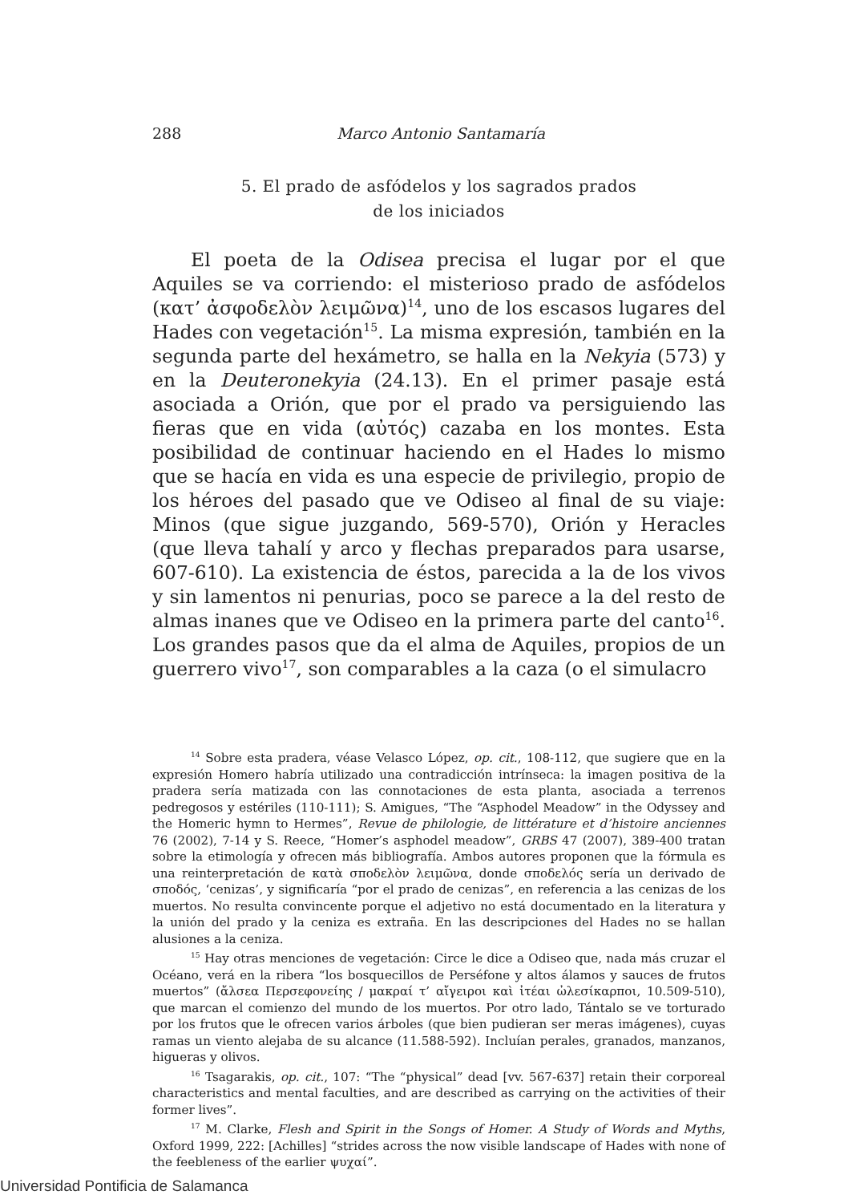288 Marco Antonio Santamaría
5. El prado de asfódelos y los sagrados prados
de los iniciados
El poeta de la Odisea precisa el lugar por el que Aquiles se va corriendo: el misterioso prado de asfódelos (κατ’ ἀσφοδελὸν λειμῶνα)<sup>14</sup>, uno de los escasos lugares del Hades con vegetación<sup>15</sup>. La misma expresión, también en la segunda parte del hexámetro, se halla en la Nekyia (573) y en la Deuteronekyia (24.13). En el primer pasaje está asociada a Orión, que por el prado va persiguiendo las fieras que en vida (αὐτός) cazaba en los montes. Esta posibilidad de continuar haciendo en el Hades lo mismo que se hacía en vida es una especie de privilegio, propio de los héroes del pasado que ve Odiseo al final de su viaje: Minos (que sigue juzgando, 569-570), Orión y Heracles (que lleva tahalí y arco y flechas preparados para usarse, 607-610). La existencia de éstos, parecida a la de los vivos y sin lamentos ni penurias, poco se parece a la del resto de almas inanes que ve Odiseo en la primera parte del canto<sup>16</sup>. Los grandes pasos que da el alma de Aquiles, propios de un guerrero vivo<sup>17</sup>, son comparables a la caza (o el simulacro
<sup>14</sup> Sobre esta pradera, véase Velasco López, op. cit., 108-112, que sugiere que en la expresión Homero habría utilizado una contradicción intrínseca: la imagen positiva de la pradera sería matizada con las connotaciones de esta planta, asociada a terrenos pedregosos y estériles (110-111); S. Amigues, “The “Asphodel Meadow” in the Odyssey and the Homeric hymn to Hermes”, Revue de philologie, de littérature et d’histoire anciennes 76 (2002), 7-14 y S. Reece, “Homer’s asphodel meadow”, GRBS 47 (2007), 389-400 tratan sobre la etimología y ofrecen más bibliografía. Ambos autores proponen que la fórmula es una reinterpretación de κατὰ σποδελὸν λειμῶνα, donde σποδελός sería un derivado de σποδός, ‘cenizas’, y significaría “por el prado de cenizas”, en referencia a las cenizas de los muertos. No resulta convincente porque el adjetivo no está documentado en la literatura y la unión del prado y la ceniza es extraña. En las descripciones del Hades no se hallan alusiones a la ceniza.
<sup>15</sup> Hay otras menciones de vegetación: Circe le dice a Odiseo que, nada más cruzar el Océano, verá en la ribera “los bosquecillos de Perséfone y altos álamos y sauces de frutos muertos” (ἄλσεα Περσεφονείης / μακραί τ’ αἴγειροι καὶ ἰτέαι ὠλεσίκαρποι, 10.509-510), que marcan el comienzo del mundo de los muertos. Por otro lado, Tántalo se ve torturado por los frutos que le ofrecen varios árboles (que bien pudieran ser meras imágenes), cuyas ramas un viento alejaba de su alcance (11.588-592). Incluían perales, granados, manzanos, higueras y olivos.
<sup>16</sup> Tsagarakis, op. cit., 107: “The “physical” dead [vv. 567-637] retain their corporeal characteristics and mental faculties, and are described as carrying on the activities of their former lives”.
<sup>17</sup> M. Clarke, Flesh and Spirit in the Songs of Homer. A Study of Words and Myths, Oxford 1999, 222: [Achilles] “strides across the now visible landscape of Hades with none of the feebleness of the earlier ψυχαί”.
Universidad Pontificia de Salamanca